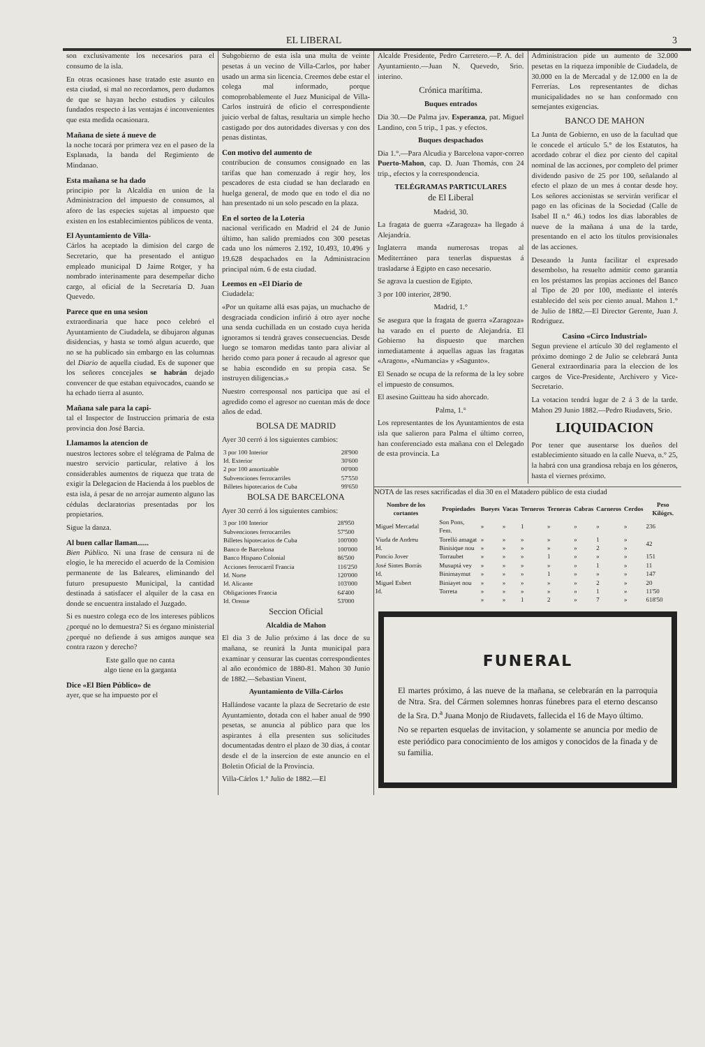EL LIBERAL 3
son exclusivamente los necesarios para el consumo de la isla.
En otras ocasiones hase tratado este asunto en esta ciudad, si mal no recordamos, pero dudamos de que se hayan hecho estudios y cálculos fundados respecto á las ventajas é inconvenientes que esta medida ocasionara.
Mañana de siete á nueve de
la noche tocará por primera vez en el paseo de la Esplanada, la banda del Regimiento de Mindanao.
Esta mañana se ha dado
principio por la Alcaldía en union de la Administracion del impuesto de consumos, al aforo de las especies sujetas al impuesto que existen en los establecimientos públicos de venta.
El Ayuntamiento de Villa-
Cárlos ha aceptado la dimision del cargo de Secretario, que ha presentado el antiguo empleado municipal D Jaime Rotger, y ha nombrado interinamente para desempeñar dicho cargo, al oficial de la Secretaría D. Juan Quevedo.
Parece que en una sesion
extraordinaria que hace poco celebró el Ayuntamiento de Ciudadela, se dibujaron algunas disidencias, y hasta se tomó algun acuerdo, que no se ha publicado sin embargo en las columnas del Diario de aquella ciudad. Es de suponer que los señores concejales se habrán dejado convencer de que estaban equivocados, cuando se ha echado tierra al asunto.
Mañana sale para la capi-
tal el Inspector de Instruccion primaria de esta provincia don José Barcia.
Llamamos la atencion de
nuestros lectores sobre el telégrama de Palma de nuestro servicio particular, relativo á los considerables aumentos de riqueza que trata de exigir la Delegacion de Hacienda á los pueblos de esta isla, á pesar de no arrojar aumento alguno las cédulas declaratorias presentadas por los propietarios.
Sigue la danza.
Al buen callar llaman......
Bien Público. Ni una frase de censura ni de elogio, le ha merecido el acuerdo de la Comision permanente de las Baleares, eliminando del futuro presupuesto Municipal, la cantidad destinada á satisfacer el alquiler de la casa en donde se encuentra instalado el Juzgado.
Si es nuestro colega eco de los intereses públicos ¿porqué no lo demuestra? Si es órgano ministerial ¿porqué no defiende á sus amigos aunque sea contra razon y derecho?
Este gallo que no canta
algo tiene en la garganta
Dice «El Bien Público» de
ayer, que se ha impuesto por el
Subgobierno de esta isla una multa de veinte pesetas á un vecino de Villa-Carlos, por haber usado un arma sin licencia. Creemos debe estar el colega mal informado, porque comoprobablemente el Juez Municipal de Villa-Carlos instruirá de oficio el correspondiente juicio verbal de faltas, resultaria un simple hecho castigado por dos autoridades diversas y con dos penas distintas.
Con motivo del aumento de
contribucion de consumos consignado en las tarifas que han comenzado á regir hoy, los pescadores de esta ciudad se han declarado en huelga general, de modo que en todo el dia no han presentado ni un solo pescado en la plaza.
En el sorteo de la Loteria
nacional verificado en Madrid el 24 de Junio último, han salido premiados con 300 pesetas cada uno los números 2.192, 10.493, 10.496 y 19.628 despachados en la Administracion principal núm. 6 de esta ciudad.
Leemos en «El Diario de
Ciudadela:
«Por un quítame allá esas pajas, un muchacho de desgraciada condicion infirió á otro ayer noche una senda cuchillada en un costado cuya herida ignoramos si tendrá graves consecuencias. Desde luego se tomaron medidas tanto para aliviar al herido como para poner á recaudo al agresor que se habia escondido en su propia casa. Se instruyen diligencias.»
Nuestro corresponsal nos participa que así el agredido como el agresor no cuentan más de doce años de edad.
BOLSA DE MADRID
Ayer 30 cerró á los siguientes cambios:
| 3 por 100 Interior | 28'900 |
| Id. Exterior | 30'600 |
| 2 por 100 amortizable | 00'000 |
| Subvenciones ferrocarriles | 57'550 |
| Billetes hipotecarios de Cuba | 99'650 |
BOLSA DE BARCELONA
Ayer 30 cerró á los siguientes cambios:
| 3 por 100 Interior | 28'950 |
| Subvenciones ferrocarriles | 57'500 |
| Billetes hipotecarios de Cuba | 100'000 |
| Banco de Barcelona | 100'000 |
| Banco Hispano Colonial | 86'500 |
| Acciones ferrocarril Francia | 116'250 |
| Id. Norte | 120'000 |
| Id. Alicante | 103'000 |
| Obligaciones Francia | 64'400 |
| Id. Orense | 53'000 |
Seccion Oficial
Alcaldia de Mahon
El dia 3 de Julio próximo á las doce de su mañana, se reunirá la Junta municipal para examinar y censurar las cuentas correspondientes al año económico de 1880-81. Mahon 30 Junio de 1882.—Sebastian Vinent.
Ayuntamiento de Villa-Cárlos
Hallándose vacante la plaza de Secretario de este Ayuntamiento, dotada con el haber anual de 990 pesetas, se anuncia al público para que los aspirantes á ella presenten sus solicitudes documentadas dentro el plazo de 30 dias, á contar desde el de la insercion de este anuncio en el Boletin Oficial de la Provincia.
Villa-Cárlos 1.° Julio de 1882.—El
Alcalde Presidente, Pedro Carretero.—P. A. del Ayuntamiento.—Juan N. Quevedo, Srio. interino.
Crónica marítima.
Buques entrados
Dia 30.—De Palma jav. Esperanza, pat. Miguel Landino, con 5 trip., 1 pas. y efectos.
Buques despachados
Dia 1.°.—Para Alcudia y Barcelona vapor-correo Puerto-Mahon, cap. D. Juan Thomás, con 24 trip., efectos y la correspondencia.
TELÉGRAMAS PARTICULARES
de El Liberal
Madrid, 30.
La fragata de guerra «Zaragoza» ha llegado á Alejandría.
Inglaterra manda numerosas tropas al Mediterráneo para tenerlas dispuestas á trasladarse á Egipto en caso necesario.
Se agrava la cuestion de Egipto.
3 por 100 interior, 28'90.
Madrid, 1.°
Se asegura que la fragata de guerra «Zaragoza» ha varado en el puerto de Alejandría. El Gobierno ha dispuesto que marchen inmediatamente á aquellas aguas las fragatas «Aragon», «Numancia» y «Sagunto».
El Senado se ocupa de la reforma de la ley sobre el impuesto de consumos.
El asesino Guitteau ha sido ahorcado.
Palma, 1.°
Los representantes de los Ayuntamientos de esta isla que salieron para Palma el último correo, han conferenciado esta mañana con el Delegado de esta provincia. La
Administracion pide un aumento de 32.000 pesetas en la riqueza imponible de Ciudadela, de 30.000 en la de Mercadal y de 12.000 en la de Ferrerías. Los representantes de dichas municipalidades no se han conformado con semejantes exigencias.
BANCO DE MAHON
La Junta de Gobierno, en uso de la facultad que le concede el artículo 5.° de los Estatutos, ha acordado cobrar el diez por ciento del capital nominal de las acciones, por completo del primer dividendo pasivo de 25 por 100, señalando al efecto el plazo de un mes á contar desde hoy. Los señores accionistas se servirán verificar el pago en las oficinas de la Sociedad (Calle de Isabel II n.° 46.) todos los dias laborables de nueve de la mañana á una de la tarde, presentando en el acto los títulos provisionales de las acciones.
Deseando la Junta facilitar el expresado desembolso, ha resuelto admitir como garantía en los préstamos las propias acciones del Banco al Tipo de 20 por 100, mediante el interés establecido del seis por ciento anual. Mahon 1.° de Julio de 1882.—El Director Gerente, Juan J. Rodriguez.
Casino «Circo Industrial»
Segun previene el artículo 30 del reglamento el próximo domingo 2 de Julio se celebrará Junta General extraordinaria para la eleccion de los cargos de Vice-Presidente, Archivero y Vice-Secretario.
La votacion tendrá lugar de 2 á 3 de la tarde. Mahon 29 Junio 1882.—Pedro Riudavets, Srio.
LIQUIDACION
Por tener que ausentarse los dueños del establecimiento situado en la calle Nueva, n.° 25, la habrá con una grandiosa rebaja en los géneros, hasta el viernes próximo.
NOTA de las reses sacrificadas el dia 30 en el Matadero público de esta ciudad
| Nombre de los cortantes | Propiedades | Bueyes | Vacas | Terneros | Terneras | Cabras | Carneros | Cerdos | Peso Kilógrs. |
| --- | --- | --- | --- | --- | --- | --- | --- | --- | --- |
| Miguel Mercadal | Son Pons, Fem. | » | » | 1 | » | » | » | » | 236 |
| Viuda de Andreu | Torelló amagat | » | » | » | » | » | 1 | » | 42 |
| Id. | Binisique nou | » | » | » | » | » | 2 | » | |
| Poncio Jover | Torraubet | » | » | » | 1 | » | » | » | 151 |
| José Sintes Borrás | Musuptá vey | » | » | » | » | » | 1 | » | 11 |
| Id. | Binimaymut | » | » | » | 1 | » | » | » | 147 |
| Miguel Esbert | Biniayet nou | » | » | » | » | » | 2 | » | 20 |
| Id. | Torreta | » | » | » | » | » | 1 | » | 11'50 |
| | | » | » | 1 | 2 | » | 7 | » | 618'50 |
FUNERAL
El martes próximo, á las nueve de la mañana, se celebrarán en la parroquia de Ntra. Sra. del Cármen solemnes honras fúnebres para el eterno descanso de la Sra. D.<sup>a</sup> Juana Monjo de Riudavets, fallecida el 16 de Mayo último.
No se reparten esquelas de invitacion, y solamente se anuncia por medio de este periódico para conocimiento de los amigos y conocidos de la finada y de su familia.